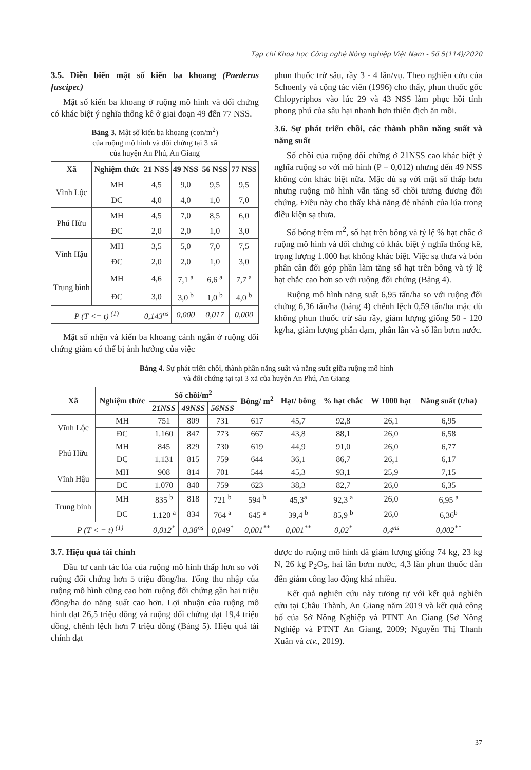Tạp chí Khoa học Công nghệ Nông nghiệp Việt Nam - Số 5(114)/2020
3.5. Diễn biến mật số kiến ba khoang (Paederus fuscipec)
Mật số kiến ba khoang ở ruộng mô hình và đối chứng có khác biệt ý nghĩa thống kê ở giai đoạn 49 đến 77 NSS.
Bảng 3. Mật số kiến ba khoang (con/m<sup>2</sup>)
của ruộng mô hình và đối chứng tại 3 xã
của huyện An Phú, An Giang
| Xã | Nghiệm thức | 21 NSS | 49 NSS | 56 NSS | 77 NSS |
| --- | --- | --- | --- | --- | --- |
| Vĩnh Lộc | MH | 4,5 | 9,0 | 9,5 | 9,5 |
| | ĐC | 4,0 | 4,0 | 1,0 | 7,0 |
| Phú Hữu | MH | 4,5 | 7,0 | 8,5 | 6,0 |
| | ĐC | 2,0 | 2,0 | 1,0 | 3,0 |
| Vĩnh Hậu | MH | 3,5 | 5,0 | 7,0 | 7,5 |
| | ĐC | 2,0 | 2,0 | 1,0 | 3,0 |
| Trung bình | MH | 4,6 | 7,1 <sup>a</sup> | 6,6 <sup>a</sup> | 7,7 <sup>a</sup> |
| | ĐC | 3,0 | 3,0 <sup>b</sup> | 1,0 <sup>b</sup> | 4,0 <sup>b</sup> |
| P (T <= t) <sup>(1)</sup> | | 0,143<sup>ns</sup> | 0,000 | 0,017 | 0,000 |
Mật số nhện và kiến ba khoang cánh ngắn ở ruộng đối chứng giảm có thể bị ảnh hưởng của việc
phun thuốc trừ sâu, rầy 3 - 4 lần/vụ. Theo nghiên cứu của Schoenly và cộng tác viên (1996) cho thấy, phun thuốc gốc Chlopyriphos vào lúc 29 và 43 NSS làm phục hồi tính phong phú của sâu hại nhanh hơn thiên địch ăn mồi.
3.6. Sự phát triển chồi, các thành phần năng suất và năng suất
Số chồi của ruộng đối chứng ở 21NSS cao khác biệt ý nghĩa ruộng so với mô hình (P = 0,012) nhưng đến 49 NSS không còn khác biệt nữa. Mặc dù sạ với mật số thấp hơn nhưng ruộng mô hình vẫn tăng số chồi tương đương đối chứng. Điều này cho thấy khả năng đẻ nhánh của lúa trong điều kiện sạ thưa.
Số bông trêm m<sup>2</sup>, số hạt trên bông và tỷ lệ % hạt chắc ở ruộng mô hình và đối chứng có khác biệt ý nghĩa thống kê, trọng lượng 1.000 hạt không khác biệt. Việc sạ thưa và bón phân cân đối góp phần làm tăng số hạt trên bông và tỷ lệ hạt chắc cao hơn so với ruộng đối chứng (Bảng 4).
Ruộng mô hình năng suất 6,95 tấn/ha so với ruộng đối chứng 6,36 tấn/ha (bảng 4) chênh lệch 0,59 tấn/ha mặc dù không phun thuốc trừ sâu rầy, giảm lượng giống 50 - 120 kg/ha, giảm lượng phân đạm, phân lân và số lần bơm nước.
Bảng 4. Sự phát triển chồi, thành phần năng suất và năng suất giữa ruộng mô hình
và đối chứng tại tại 3 xã của huyện An Phú, An Giang
| Xã | Nghiệm thức | Số chồi/m<sup>2</sup> | | | Bông/ m<sup>2</sup> | Hạt/ bông | % hạt chắc | W 1000 hạt | Năng suất (t/ha) |
| --- | --- | --- | --- | --- | --- | --- | --- | --- | --- |
| | | 21NSS | 49NSS | 56NSS | | | | | |
| Vĩnh Lộc | MH | 751 | 809 | 731 | 617 | 45,7 | 92,8 | 26,1 | 6,95 |
| | ĐC | 1.160 | 847 | 773 | 667 | 43,8 | 88,1 | 26,0 | 6,58 |
| Phú Hữu | MH | 845 | 829 | 730 | 619 | 44,9 | 91,0 | 26,0 | 6,77 |
| | ĐC | 1.131 | 815 | 759 | 644 | 36,1 | 86,7 | 26,1 | 6,17 |
| Vĩnh Hậu | MH | 908 | 814 | 701 | 544 | 45,3 | 93,1 | 25,9 | 7,15 |
| | ĐC | 1.070 | 840 | 759 | 623 | 38,3 | 82,7 | 26,0 | 6,35 |
| Trung bình | MH | 835 <sup>b</sup> | 818 | 721 <sup>b</sup> | 594 <sup>b</sup> | 45,3<sup>a</sup> | 92,3 <sup>a</sup> | 26,0 | 6,95 <sup>a</sup> |
| | ĐC | 1.120 <sup>a</sup> | 834 | 764 <sup>a</sup> | 645 <sup>a</sup> | 39,4 <sup>b</sup> | 85,9 <sup>b</sup> | 26,0 | 6,36<sup>b</sup> |
| P (T < = t) <sup>(1)</sup> | | 0,012<sup>*</sup> | 0,38<sup>ns</sup> | 0,049<sup>*</sup> | 0,001<sup>**</sup> | 0,001<sup>**</sup> | 0,02<sup>*</sup> | 0,4<sup>ns</sup> | 0,002<sup>**</sup> |
3.7. Hiệu quả tài chính
Đầu tư canh tác lúa của ruộng mô hình thấp hơn so với ruộng đối chứng hơn 5 triệu đồng/ha. Tổng thu nhập của ruộng mô hình cũng cao hơn ruộng đối chứng gần hai triệu đồng/ha do năng suất cao hơn. Lợi nhuận của ruộng mô hình đạt 26,5 triệu đồng và ruộng đối chứng đạt 19,4 triệu đồng, chênh lệch hơn 7 triệu đồng (Bảng 5). Hiệu quả tài chính đạt
được do ruộng mô hình đã giảm lượng giống 74 kg, 23 kg N, 26 kg P<sub>2</sub>O<sub>5</sub>, hai lần bơm nước, 4,3 lần phun thuốc dẫn đến giảm công lao động khá nhiều.
Kết quả nghiên cứu này tương tự với kết quả nghiên cứu tại Châu Thành, An Giang năm 2019 và kết quả công bố của Sở Nông Nghiệp và PTNT An Giang (Sở Nông Nghiệp và PTNT An Giang, 2009; Nguyễn Thị Thanh Xuân và ctv., 2019).
37